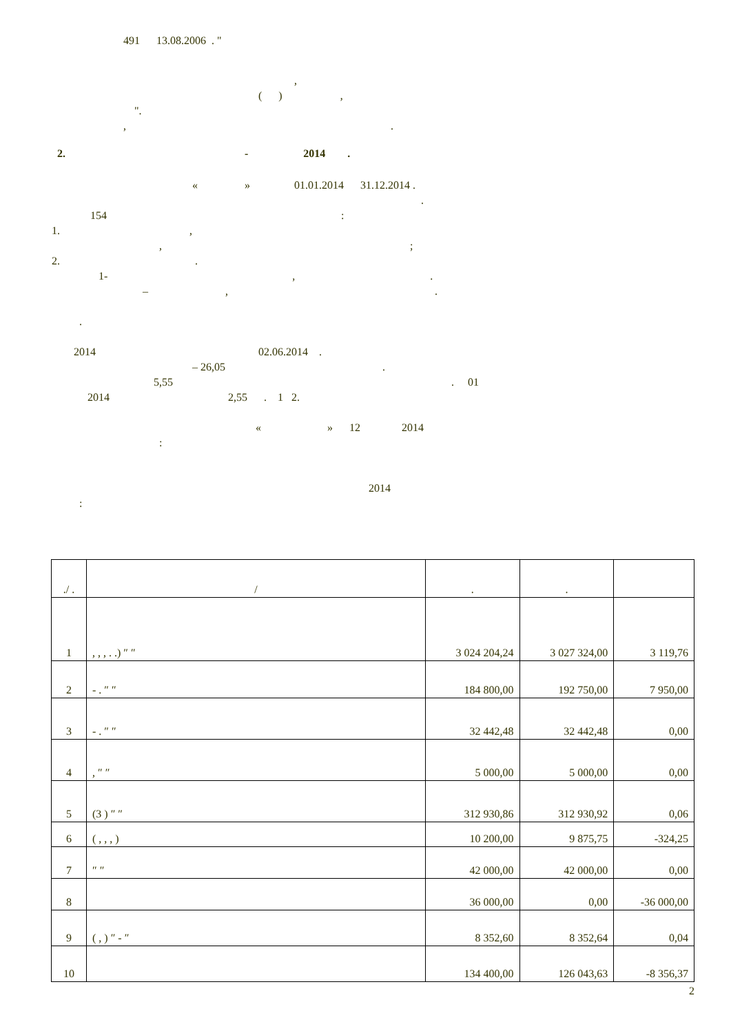491 13.08.2006 . "
,
( ) ,
".
, .
2. - 2014 .
« » 01.01.2014 31.12.2014 .
.
154 :
1. ,
, ;
2. .
1- , .
– , .
.
2014 02.06.2014 .
– 26,05 .
5,55 . 01
2014 2,55 . 1 2.
« » 12 2014
:
2014
:
| ./ . | / | . | . | |
| 1 | , , , . .) ″ ″ | 3 024 204,24 | 3 027 324,00 | 3 119,76 |
| 2 | - . ″ ″ | 184 800,00 | 192 750,00 | 7 950,00 |
| 3 | - . ″ ″ | 32 442,48 | 32 442,48 | 0,00 |
| 4 | , ″ ″ | 5 000,00 | 5 000,00 | 0,00 |
| 5 | (3 ) ″ ″ | 312 930,86 | 312 930,92 | 0,06 |
| 6 | ( , , , ) | 10 200,00 | 9 875,75 | -324,25 |
| 7 | ″ ″ | 42 000,00 | 42 000,00 | 0,00 |
| 8 | | 36 000,00 | 0,00 | -36 000,00 |
| 9 | ( , ) ″ - ″ | 8 352,60 | 8 352,64 | 0,04 |
| 10 | | 134 400,00 | 126 043,63 | -8 356,37 |
2